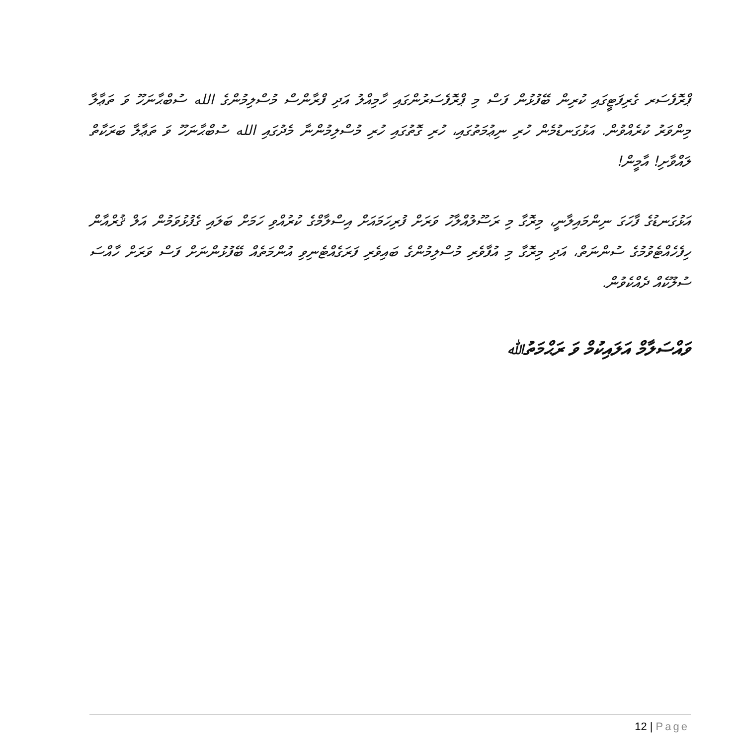ޕްރޮފެސަރ ގެރިފަޓީގައި ކުރިން ބޭފުޅުން ފަސް މި ޕްރޮފެސަރުންގައި ހާމިއްލު އަދި ފްރާންސް މުސްލިމުންގެ الله ސުބްޙާނަހޫ ވަ ތަޢާލާ މިންވަރު ކުރެއްވުން. އަޅުގަނޑުމެން ހުރި ނިޢުމަތުގައި، ހުރި ގޮތުގައި ހުރި މުސްލިމުންނާ މެދުގައި الله ސުބްޙާނަހޫ ވަ ތަޢާލާ ބަރަކާތް ލައްވާށި! އާމީން!
އަޅުގަނޑުގެ ފާހަގަ ނިންމައިލާނީ، މިރޮގާ މި ރަސޫލުއްލާހު ވަރަށް ފުރިހަމައަށް އިސްލާމްގެ ކުރުއްވި ހަމަށް ބަލައި ގެފުޅުވަމުން އަލް ޤުރްއާން ހިފެހެއްޓެވުމުގެ ސުންނަތް، އަދި މިރޮގާ މި އުފާވެރި މުސްލިމުންގެ ބައިވެރި ފަރަގެއްޓެނިވި އުންމަތެއް ބޭފުޅުންނަށް ފަސް ވަރަށް ހާއްސަ ސުލޫކެއް ދެއްކެވުން.
ވައްސަލާމް އަލައިކުމް ވަ ރަޙްމަތުﷲ
12 | Page